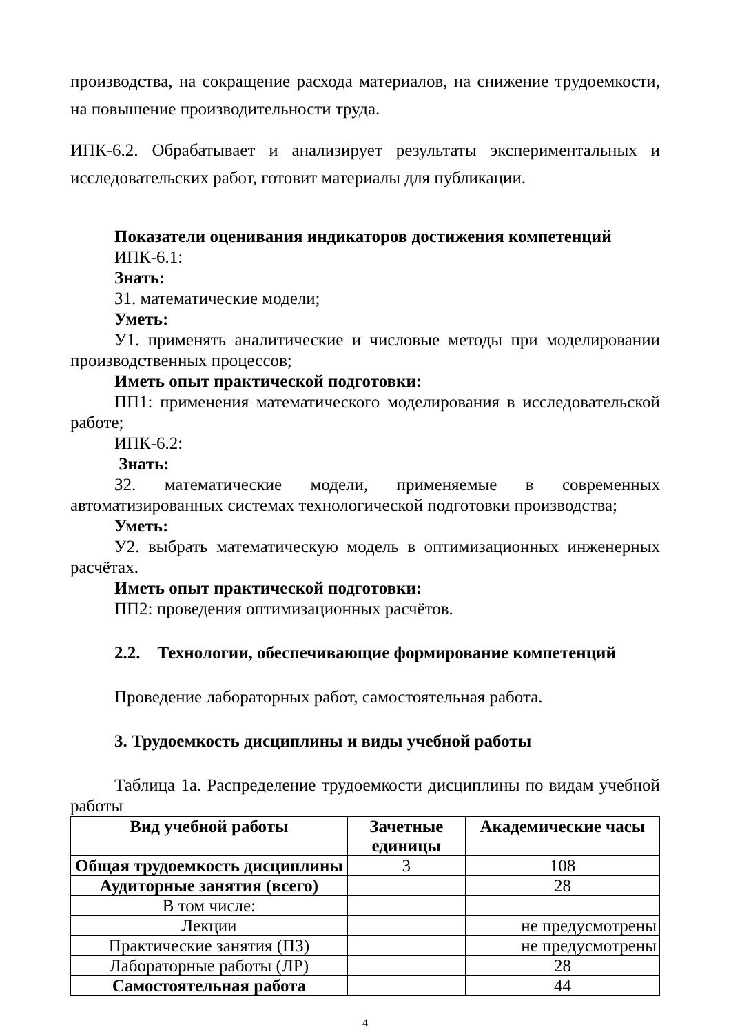производства, на сокращение расхода материалов, на снижение трудоемкости, на повышение производительности труда.
ИПК-6.2. Обрабатывает и анализирует результаты экспериментальных и исследовательских работ, готовит материалы для публикации.
Показатели оценивания индикаторов достижения компетенций
ИПК-6.1:
Знать:
З1. математические модели;
Уметь:
У1. применять аналитические и числовые методы при моделировании производственных процессов;
Иметь опыт практической подготовки:
ПП1: применения математического моделирования в исследовательской работе;
ИПК-6.2:
Знать:
З2. математические модели, применяемые в современных автоматизированных системах технологической подготовки производства;
Уметь:
У2. выбрать математическую модель в оптимизационных инженерных расчётах.
Иметь опыт практической подготовки:
ПП2: проведения оптимизационных расчётов.
2.2. Технологии, обеспечивающие формирование компетенций
Проведение лабораторных работ, самостоятельная работа.
3. Трудоемкость дисциплины и виды учебной работы
Таблица 1а. Распределение трудоемкости дисциплины по видам учебной работы
| Вид учебной работы | Зачетные единицы | Академические часы |
| --- | --- | --- |
| Общая трудоемкость дисциплины | 3 | 108 |
| Аудиторные занятия (всего) | | 28 |
| В том числе: | | |
| Лекции | | не предусмотрены |
| Практические занятия (ПЗ) | | не предусмотрены |
| Лабораторные работы (ЛР) | | 28 |
| Самостоятельная работа | | 44 |
4